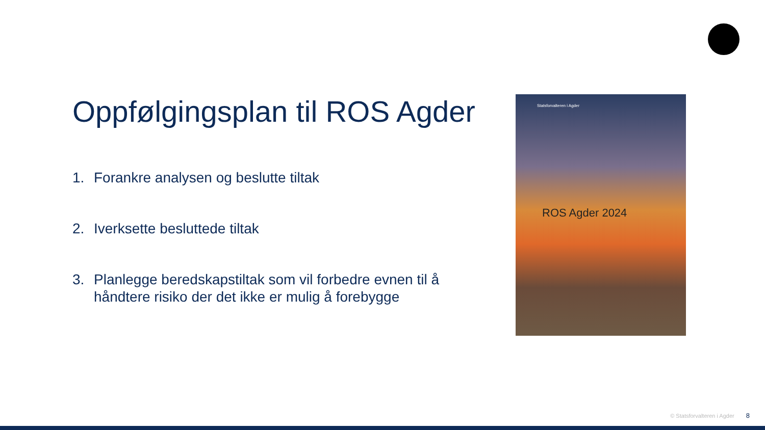Oppfølgingsplan til ROS Agder
1. Forankre analysen og beslutte tiltak
2. Iverksette besluttede tiltak
3. Planlegge beredskapstiltak som vil forbedre evnen til å håndtere risiko der det ikke er mulig å forebygge
Statsforvalteren i Agder
ROS Agder 2024
© Statsforvalteren i Agder 8